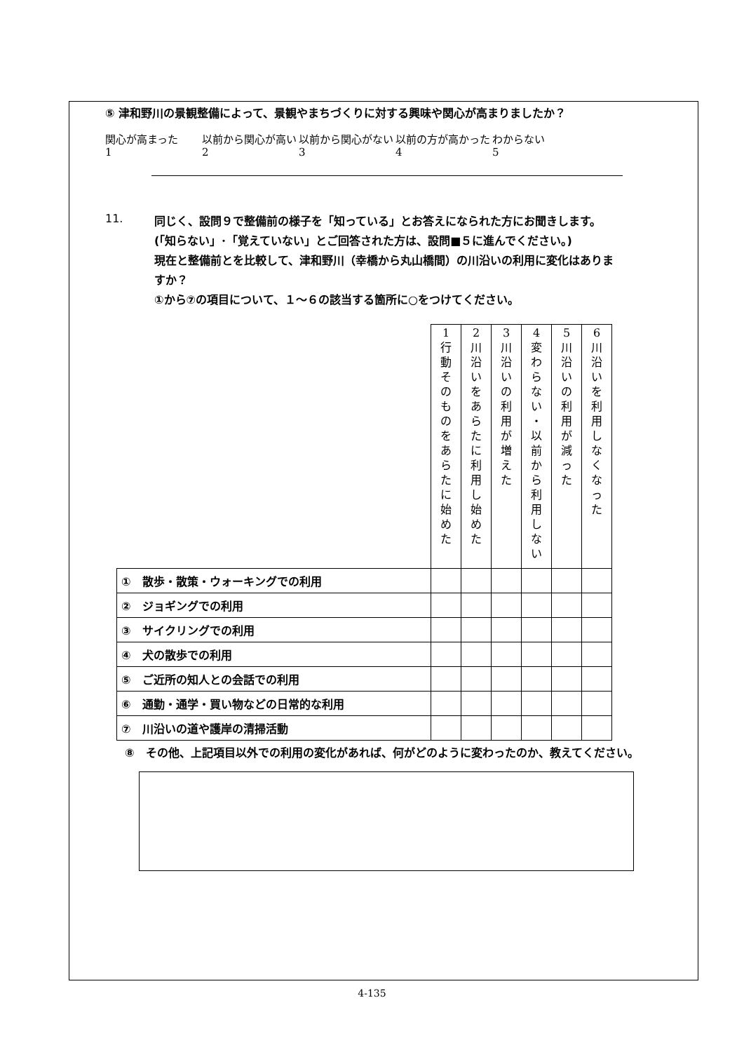⑤ 津和野川の景観整備によって、景観やまちづくりに対する興味や関心が高まりましたか？
関心が高まった
1
以前から関心が高い
2
以前から関心がない
3
以前の方が高かった
4
わからない
5
11.
同じく、設問９で整備前の様子を「知っている」とお答えになられた方にお聞きします。(「知らない」･「覚えていない」とご回答された方は、設問■５に進んでください。)
現在と整備前とを比較して、津和野川（幸橋から丸山橋間）の川沿いの利用に変化はありますか？
①から⑦の項目について、１～６の該当する箇所に○をつけてください。
| | 1 行 動 そ の も の を あ ら た に 始 め た | 2 川 沿 い を あ ら た に 利 用 し 始 め た | 3 川 沿 い の 利 用 が 増 え た | 4 変 わ ら な い ・ 以 前 か ら 利 用 し な い | 5 川 沿 い の 利 用 が 減 っ た | 6 川 沿 い を 利 用 し な く な っ た |
| ① 散歩・散策・ウォーキングでの利用 | | | | | | |
| ② ジョギングでの利用 | | | | | | |
| ③ サイクリングでの利用 | | | | | | |
| ④ 犬の散歩での利用 | | | | | | |
| ⑤ ご近所の知人との会話での利用 | | | | | | |
| ⑥ 通勤・通学・買い物などの日常的な利用 | | | | | | |
| ⑦ 川沿いの道や護岸の清掃活動 | | | | | | |
⑧　その他、上記項目以外での利用の変化があれば、何がどのように変わったのか、教えてください。
4-135